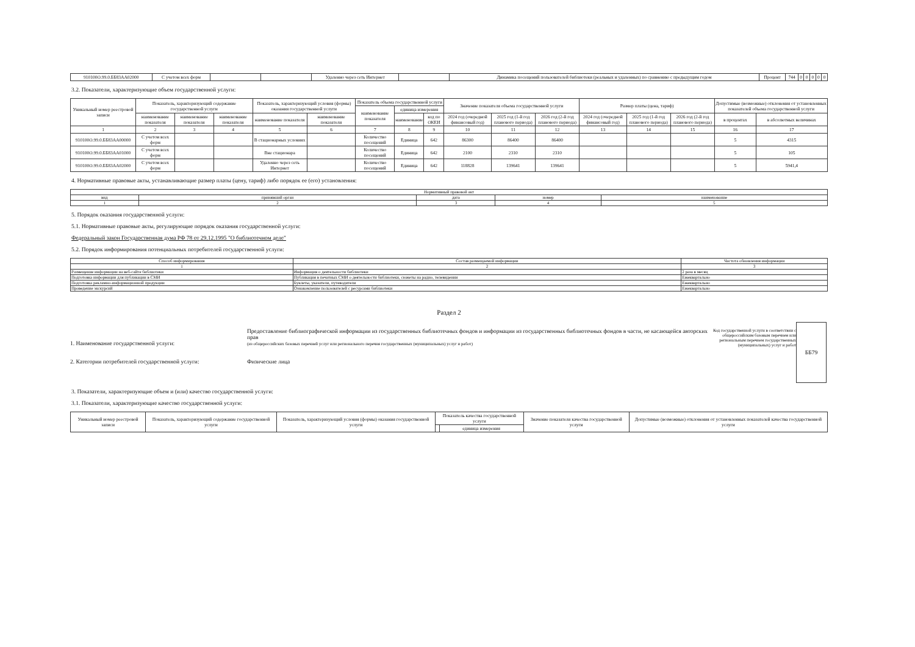| 910100О.99.0.ББ83АА02000 | С учетом всех форм | | | Удаленно через сеть Интернет | | Динамика посещений пользователей библиотеки (реальных и удаленных) по сравнению с предыдущим годом | Процент | 744 | 0 | 0 | 0 | 0 | 0 |
3.2. Показатели, характеризующие объем государственной услуги:
| Уникальный номер реестровой записи | Показатель, характеризующий содержание государственной услуги | | | Показатель, характеризующий условия (формы) оказания государственной услуги | | Показатель объема государственной услуги | | | Значение показателя объема государственной услуги | | | Размер платы (цена, тариф) | | | Допустимые (возможные) отклонения от установленных показателей объема государственной услуги | |
| --- | --- | --- | --- | --- | --- | --- | --- | --- | --- | --- | --- | --- | --- | --- | --- | --- |
| | | | | | | наименование показателя | единица измерения | | | | | | | | | |
| | наименование показателя | наименование показателя | наименование показателя | наименование показателя | наименование показателя | | наименование | код по ОКЕИ | 2024 год (очередной финансовый год) | 2025 год (1-й год планового периода) | 2026 год (2-й год планового периода) | 2024 год (очередной финансовый год) | 2025 год (1-й год планового периода) | 2026 год (2-й год планового периода) | в процентах | в абсолютных величинах |
| 1 | 2 | 3 | 4 | 5 | 6 | 7 | 8 | 9 | 10 | 11 | 12 | 13 | 14 | 15 | 16 | 17 |
| 910100О.99.0.ББ83АА00000 | С учетом всех форм | | | В стационарных условиях | | Количество посещений | Единица | 642 | 86300 | 86400 | 86400 | | | | 5 | 4315 |
| 910100О.99.0.ББ83АА01000 | С учетом всех форм | | | Вне стационара | | Количество посещений | Единица | 642 | 2100 | 2310 | 2310 | | | | 5 | 105 |
| 910100О.99.0.ББ83АА02000 | С учетом всех форм | | | Удаленно через сеть Интернет | | Количество посещений | Единица | 642 | 118828 | 139641 | 139641 | | | | 5 | 5941,4 |
4. Нормативные правовые акты, устанавливающие размер платы (цену, тариф) либо порядок ее (его) установления:
| Нормативный правовой акт | | | | |
| вид | принявший орган | дата | номер | наименование |
| 1 | 2 | 3 | 4 | 5 |
5. Порядок оказания государственной услуги:
5.1. Нормативные правовые акты, регулирующие порядок оказания государственной услуги:
Федеральный закон Государственная дума РФ 78 от 29.12.1995 "О библиотечном деле"
5.2. Порядок информирования потенциальных потребителей государственной услуги:
| Способ информирования | Состав размещаемой информации | Частота обновления информации |
| 1 | 2 | 3 |
| Размещение информации на веб-сайте библиотеки | Информация о деятельности библиотеки | 2 раза в месяц |
| Подготовка информации для публикации в СМИ | Публикация в печатных СМИ о деятельности библиотеки, сюжеты на радио, телевидении | Ежеквартально |
| Подготовка рекламно-информационной продукции | Буклеты, указатели, путеводители | Ежеквартально |
| Проведение экскурсий | Ознакомление пользователей с ресурсами библиотеки | Ежеквартально |
Раздел 2
1. Наименование государственной услуги:
2. Категории потребителей государственной услуги:
Предоставление библиографической информации из государственных библиотечных фондов и информации из государственных библиотечных фондов в части, не касающейся авторских прав
(из общероссийских базовых перечней услуг или регионального перечня государственных (муниципальных) услуг и работ)
Физические лица
Код государственной услуги в соответствии с общероссийским базовым перечнем или региональным перечнем государственных (муниципальных) услуг и работ
ББ79
3. Показатели, характеризующие объем и (или) качество государственной услуги:
3.1. Показатели, характеризующие качество государственной услуги:
| Уникальный номер реестровой записи | Показатель, характеризующий содержание государственной услуги | Показатель, характеризующий условия (формы) оказания государственной услуги | Показатель качества государственной услуги | | Значение показателя качества государственной услуги | Допустимые (возможные) отклонения от установленных показателей качества государственной услуги |
| --- | --- | --- | --- | --- | --- | --- |
| | | | | единица измерения | | |